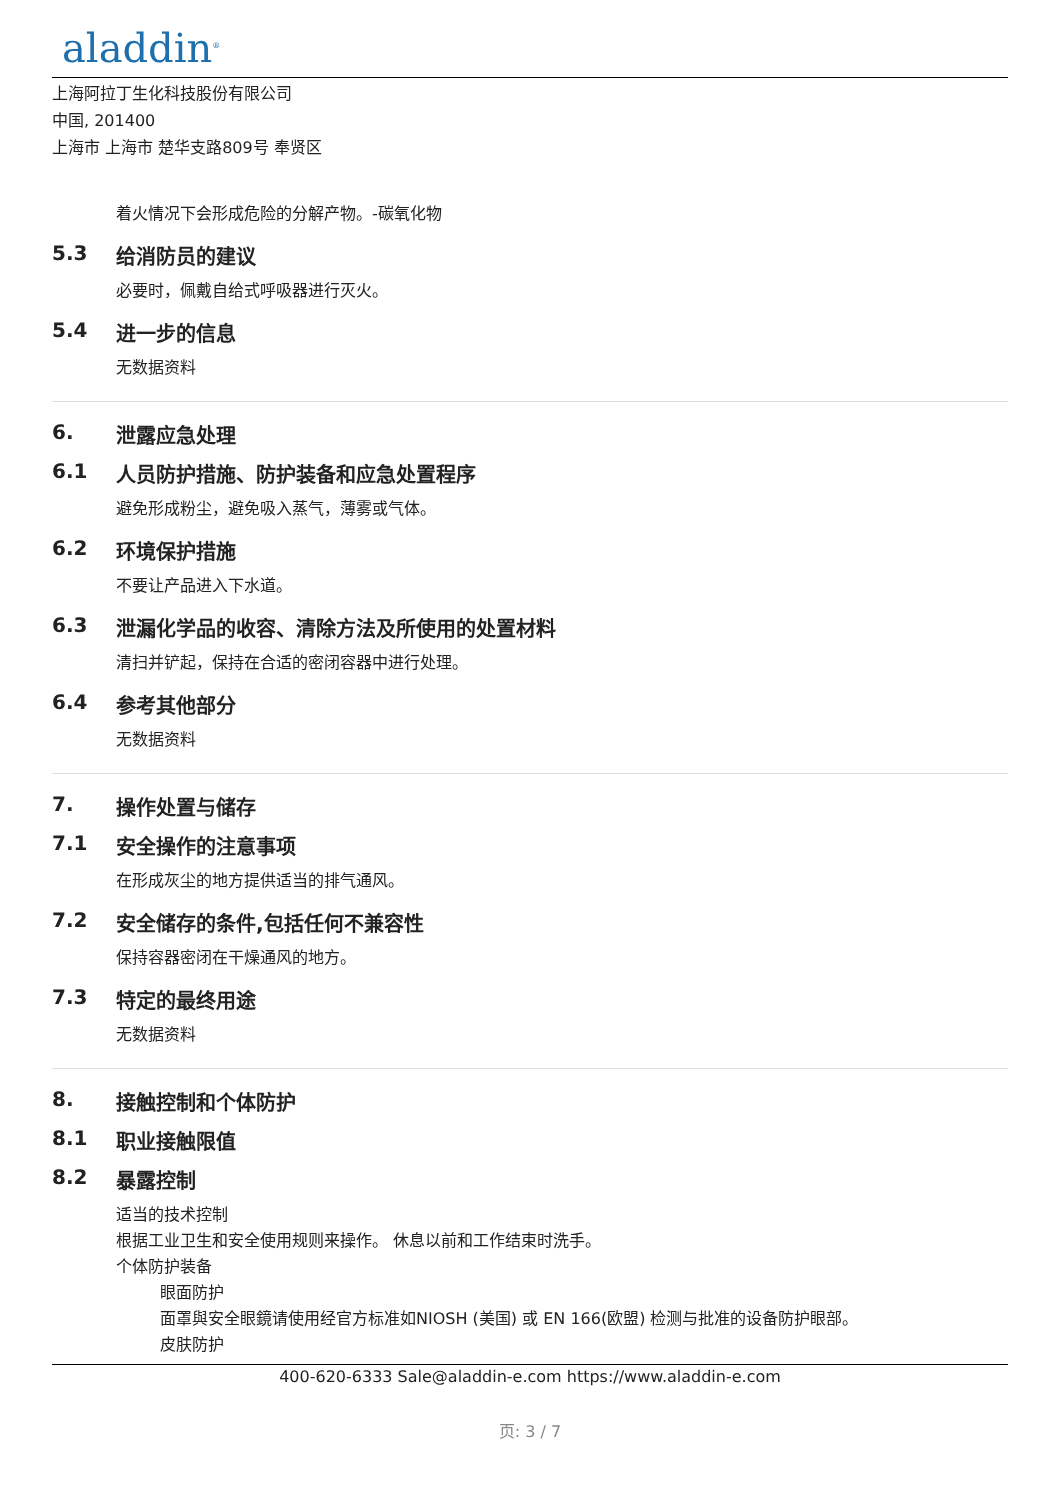aladdin<sup>®</sup>
上海阿拉丁生化科技股份有限公司
中国, 201400
上海市 上海市 楚华支路809号 奉贤区
着火情况下会形成危险的分解产物。-碳氧化物
5.3 给消防员的建议
必要时，佩戴自给式呼吸器进行灭火。
5.4 进一步的信息
无数据资料
6. 泄露应急处理
6.1 人员防护措施、防护装备和应急处置程序
避免形成粉尘，避免吸入蒸气，薄雾或气体。
6.2 环境保护措施
不要让产品进入下水道。
6.3 泄漏化学品的收容、清除方法及所使用的处置材料
清扫并铲起，保持在合适的密闭容器中进行处理。
6.4 参考其他部分
无数据资料
7. 操作处置与储存
7.1 安全操作的注意事项
在形成灰尘的地方提供适当的排气通风。
7.2 安全储存的条件,包括任何不兼容性
保持容器密闭在干燥通风的地方。
7.3 特定的最终用途
无数据资料
8. 接触控制和个体防护
8.1 职业接触限值
8.2 暴露控制
适当的技术控制
根据工业卫生和安全使用规则来操作。 休息以前和工作结束时洗手。
个体防护装备
眼面防护
面罩與安全眼鏡请使用经官方标准如NIOSH (美国) 或 EN 166(欧盟) 检测与批准的设备防护眼部。
皮肤防护
400-620-6333 Sale@aladdin-e.com https://www.aladdin-e.com
页: 3 / 7